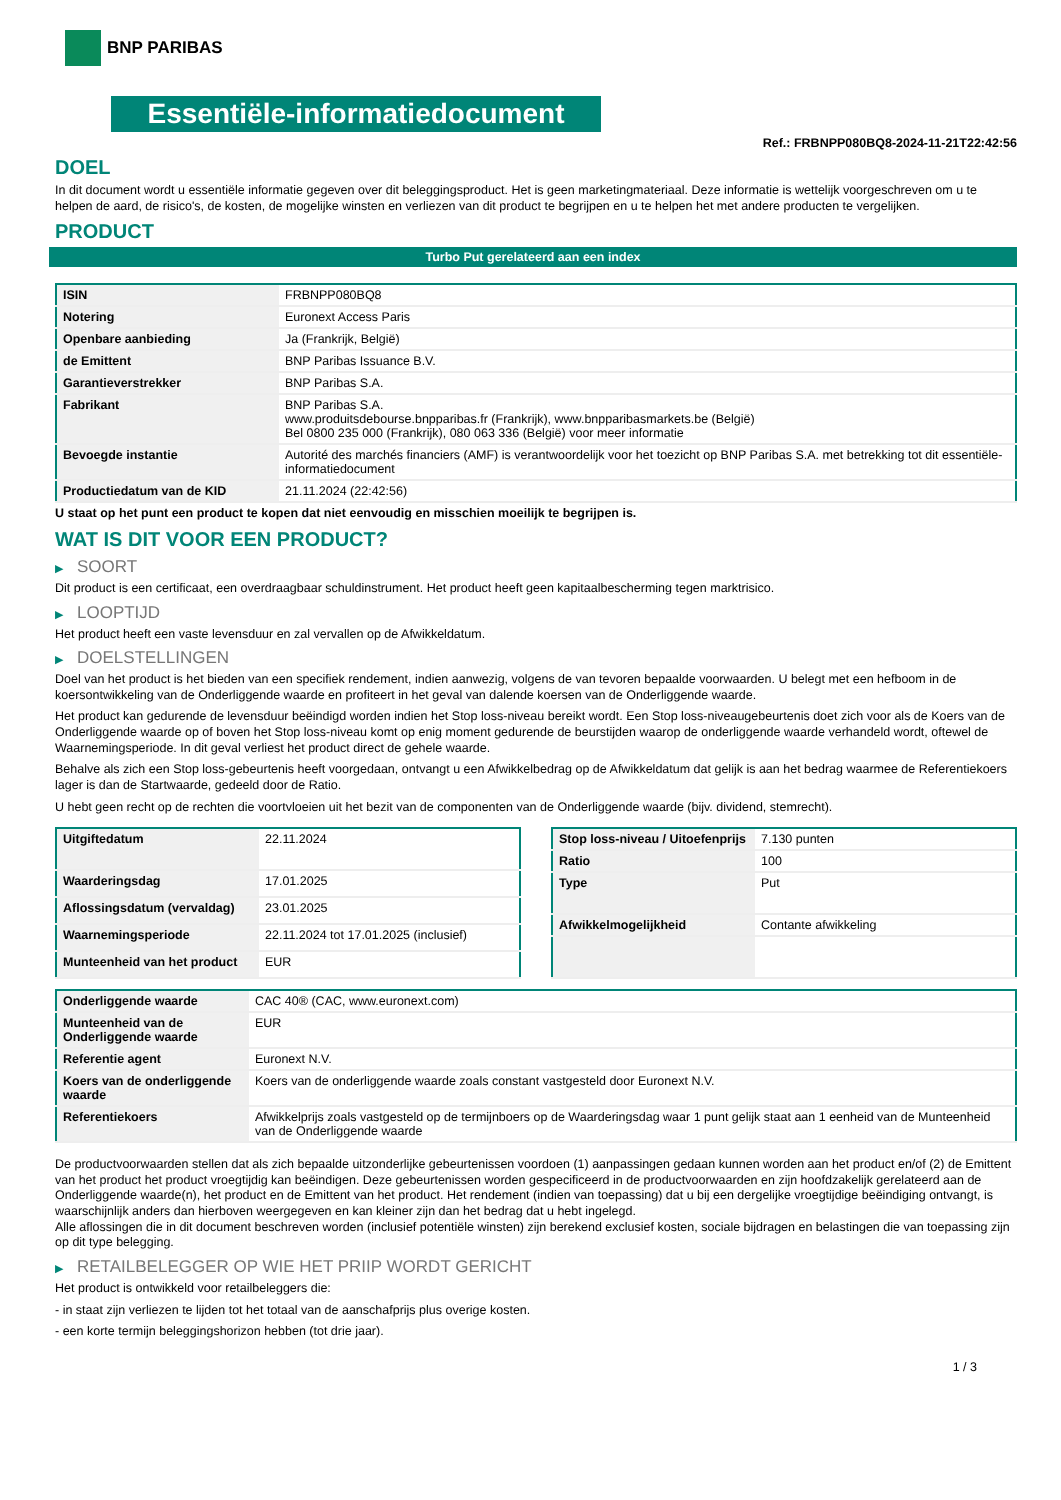BNP PARIBAS
Essentiële-informatiedocument
Ref.: FRBNPP080BQ8-2024-11-21T22:42:56
DOEL
In dit document wordt u essentiële informatie gegeven over dit beleggingsproduct. Het is geen marketingmateriaal. Deze informatie is wettelijk voorgeschreven om u te helpen de aard, de risico's, de kosten, de mogelijke winsten en verliezen van dit product te begrijpen en u te helpen het met andere producten te vergelijken.
PRODUCT
Turbo Put gerelateerd aan een index
| ISIN | FRBNPP080BQ8 |
| Notering | Euronext Access Paris |
| Openbare aanbieding | Ja (Frankrijk, België) |
| de Emittent | BNP Paribas Issuance B.V. |
| Garantieverstrekker | BNP Paribas S.A. |
| Fabrikant | BNP Paribas S.A. www.produitsdebourse.bnpparibas.fr (Frankrijk), www.bnpparibasmarkets.be (België) Bel 0800 235 000 (Frankrijk), 080 063 336 (België) voor meer informatie |
| Bevoegde instantie | Autorité des marchés financiers (AMF) is verantwoordelijk voor het toezicht op BNP Paribas S.A. met betrekking tot dit essentiële-informatiedocument |
| Productiedatum van de KID | 21.11.2024 (22:42:56) |
U staat op het punt een product te kopen dat niet eenvoudig en misschien moeilijk te begrijpen is.
WAT IS DIT VOOR EEN PRODUCT?
▶ SOORT
Dit product is een certificaat, een overdraagbaar schuldinstrument. Het product heeft geen kapitaalbescherming tegen marktrisico.
▶ LOOPTIJD
Het product heeft een vaste levensduur en zal vervallen op de Afwikkeldatum.
▶ DOELSTELLINGEN
Doel van het product is het bieden van een specifiek rendement, indien aanwezig, volgens de van tevoren bepaalde voorwaarden. U belegt met een hefboom in de koersontwikkeling van de Onderliggende waarde en profiteert in het geval van dalende koersen van de Onderliggende waarde.
Het product kan gedurende de levensduur beëindigd worden indien het Stop loss-niveau bereikt wordt. Een Stop loss-niveaugebeurtenis doet zich voor als de Koers van de Onderliggende waarde op of boven het Stop loss-niveau komt op enig moment gedurende de beurstijden waarop de onderliggende waarde verhandeld wordt, oftewel de Waarnemingsperiode. In dit geval verliest het product direct de gehele waarde.
Behalve als zich een Stop loss-gebeurtenis heeft voorgedaan, ontvangt u een Afwikkelbedrag op de Afwikkeldatum dat gelijk is aan het bedrag waarmee de Referentiekoers lager is dan de Startwaarde, gedeeld door de Ratio.
U hebt geen recht op de rechten die voortvloeien uit het bezit van de componenten van de Onderliggende waarde (bijv. dividend, stemrecht).
| Uitgiftedatum | 22.11.2024 |
| Waarderingsdag | 17.01.2025 |
| Aflossingsdatum (vervaldag) | 23.01.2025 |
| Waarnemingsperiode | 22.11.2024 tot 17.01.2025 (inclusief) |
| Munteenheid van het product | EUR |
| Stop loss-niveau / Uitoefenprijs | 7.130 punten |
| Ratio | 100 |
| Type | Put |
| Afwikkelmogelijkheid | Contante afwikkeling |
| Onderliggende waarde | CAC 40® (CAC, www.euronext.com) |
| Munteenheid van de Onderliggende waarde | EUR |
| Referentie agent | Euronext N.V. |
| Koers van de onderliggende waarde | Koers van de onderliggende waarde zoals constant vastgesteld door Euronext N.V. |
| Referentiekoers | Afwikkelprijs zoals vastgesteld op de termijnboers op de Waarderingsdag waar 1 punt gelijk staat aan 1 eenheid van de Munteenheid van de Onderliggende waarde |
De productvoorwaarden stellen dat als zich bepaalde uitzonderlijke gebeurtenissen voordoen (1) aanpassingen gedaan kunnen worden aan het product en/of (2) de Emittent van het product het product vroegtijdig kan beëindigen. Deze gebeurtenissen worden gespecificeerd in de productvoorwaarden en zijn hoofdzakelijk gerelateerd aan de Onderliggende waarde(n), het product en de Emittent van het product. Het rendement (indien van toepassing) dat u bij een dergelijke vroegtijdige beëindiging ontvangt, is waarschijnlijk anders dan hierboven weergegeven en kan kleiner zijn dan het bedrag dat u hebt ingelegd.
Alle aflossingen die in dit document beschreven worden (inclusief potentiële winsten) zijn berekend exclusief kosten, sociale bijdragen en belastingen die van toepassing zijn op dit type belegging.
▶ RETAILBELEGGER OP WIE HET PRIIP WORDT GERICHT
Het product is ontwikkeld voor retailbeleggers die:
- in staat zijn verliezen te lijden tot het totaal van de aanschafprijs plus overige kosten.
- een korte termijn beleggingshorizon hebben (tot drie jaar).
1 / 3